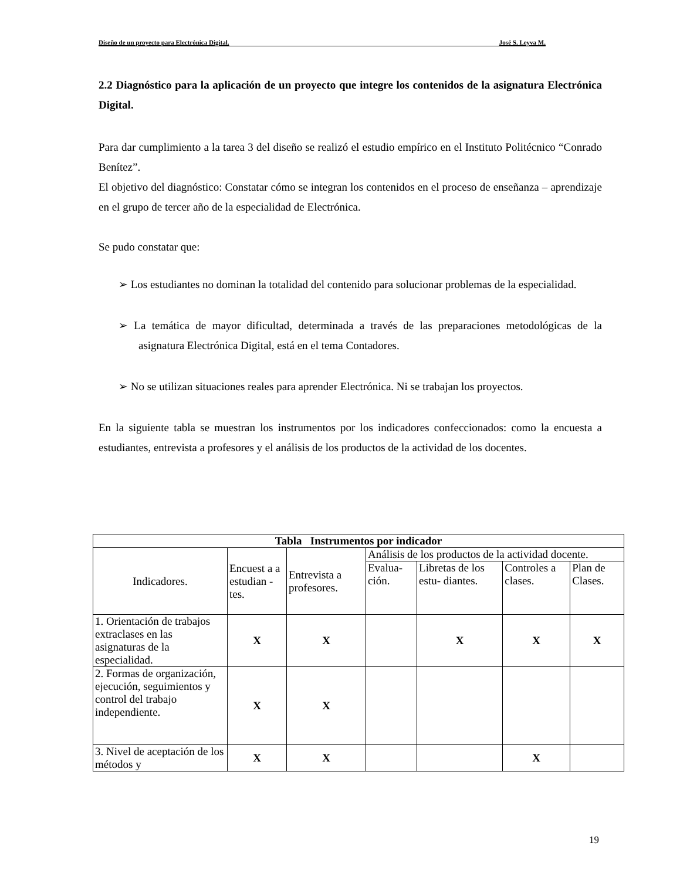Diseño de un proyecto para Electrónica Digital. José S. Leyva M.
2.2 Diagnóstico para la aplicación de un proyecto que integre los contenidos de la asignatura Electrónica Digital.
Para dar cumplimiento a la tarea 3 del diseño se realizó el estudio empírico en el Instituto Politécnico “Conrado Benítez”.
El objetivo del diagnóstico: Constatar cómo se integran los contenidos en el proceso de enseñanza – aprendizaje en el grupo de tercer año de la especialidad de Electrónica.
Se pudo constatar que:
➢ Los estudiantes no dominan la totalidad del contenido para solucionar problemas de la especialidad.
➢ La temática de mayor dificultad, determinada a través de las preparaciones metodológicas de la asignatura Electrónica Digital, está en el tema Contadores.
➢ No se utilizan situaciones reales para aprender Electrónica. Ni se trabajan los proyectos.
En la siguiente tabla se muestran los instrumentos por los indicadores confeccionados: como la encuesta a estudiantes, entrevista a profesores y el análisis de los productos de la actividad de los docentes.
| Tabla Instrumentos por indicador | | | | | | |
| --- | --- | --- | --- | --- | --- | --- |
| Indicadores. | Encuest a a estudian -tes. | Entrevista a profesores. | Análisis de los productos de la actividad docente. | | | |
| | | | Evalua- ción. | Libretas de los estu- diantes. | Controles a clases. | Plan de Clases. |
| 1. Orientación de trabajos extraclases en las asignaturas de la especialidad. | X | X | | X | X | X |
| 2. Formas de organización, ejecución, seguimientos y control del trabajo independiente. | X | X | | | | |
| 3. Nivel de aceptación de los métodos y | X | X | | | X | |
19